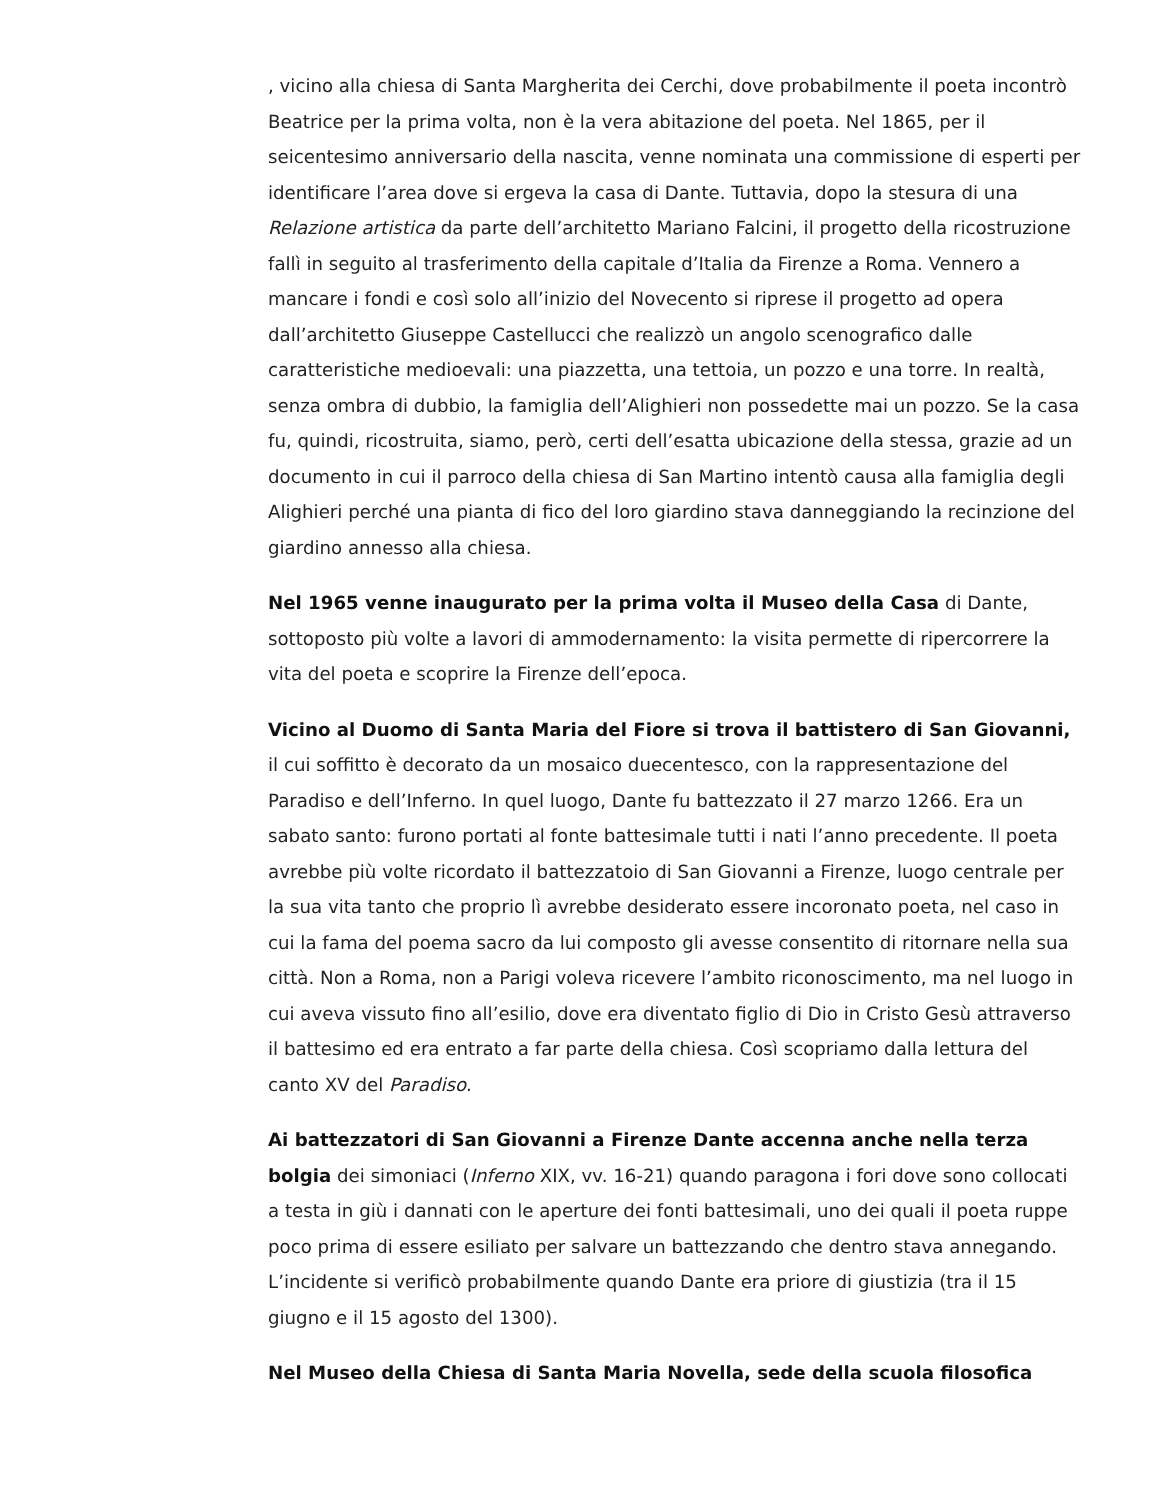, vicino alla chiesa di Santa Margherita dei Cerchi, dove probabilmente il poeta incontrò Beatrice per la prima volta, non è la vera abitazione del poeta. Nel 1865, per il seicentesimo anniversario della nascita, venne nominata una commissione di esperti per identificare l’area dove si ergeva la casa di Dante. Tuttavia, dopo la stesura di una Relazione artistica da parte dell’architetto Mariano Falcini, il progetto della ricostruzione fallì in seguito al trasferimento della capitale d’Italia da Firenze a Roma. Vennero a mancare i fondi e così solo all’inizio del Novecento si riprese il progetto ad opera dall’architetto Giuseppe Castellucci che realizzò un angolo scenografico dalle caratteristiche medioevali: una piazzetta, una tettoia, un pozzo e una torre. In realtà, senza ombra di dubbio, la famiglia dell’Alighieri non possedette mai un pozzo. Se la casa fu, quindi, ricostruita, siamo, però, certi dell’esatta ubicazione della stessa, grazie ad un documento in cui il parroco della chiesa di San Martino intentò causa alla famiglia degli Alighieri perché una pianta di fico del loro giardino stava danneggiando la recinzione del giardino annesso alla chiesa.
Nel 1965 venne inaugurato per la prima volta il Museo della Casa di Dante, sottoposto più volte a lavori di ammodernamento: la visita permette di ripercorrere la vita del poeta e scoprire la Firenze dell’epoca.
Vicino al Duomo di Santa Maria del Fiore si trova il battistero di San Giovanni, il cui soffitto è decorato da un mosaico duecentesco, con la rappresentazione del Paradiso e dell’Inferno. In quel luogo, Dante fu battezzato il 27 marzo 1266. Era un sabato santo: furono portati al fonte battesimale tutti i nati l’anno precedente. Il poeta avrebbe più volte ricordato il battezzatoio di San Giovanni a Firenze, luogo centrale per la sua vita tanto che proprio lì avrebbe desiderato essere incoronato poeta, nel caso in cui la fama del poema sacro da lui composto gli avesse consentito di ritornare nella sua città. Non a Roma, non a Parigi voleva ricevere l’ambito riconoscimento, ma nel luogo in cui aveva vissuto fino all’esilio, dove era diventato figlio di Dio in Cristo Gesù attraverso il battesimo ed era entrato a far parte della chiesa. Così scopriamo dalla lettura del canto XV del Paradiso.
Ai battezzatori di San Giovanni a Firenze Dante accenna anche nella terza bolgia dei simoniaci (Inferno XIX, vv. 16-21) quando paragona i fori dove sono collocati a testa in giù i dannati con le aperture dei fonti battesimali, uno dei quali il poeta ruppe poco prima di essere esiliato per salvare un battezzando che dentro stava annegando. L’incidente si verificò probabilmente quando Dante era priore di giustizia (tra il 15 giugno e il 15 agosto del 1300).
Nel Museo della Chiesa di Santa Maria Novella, sede della scuola filosofica